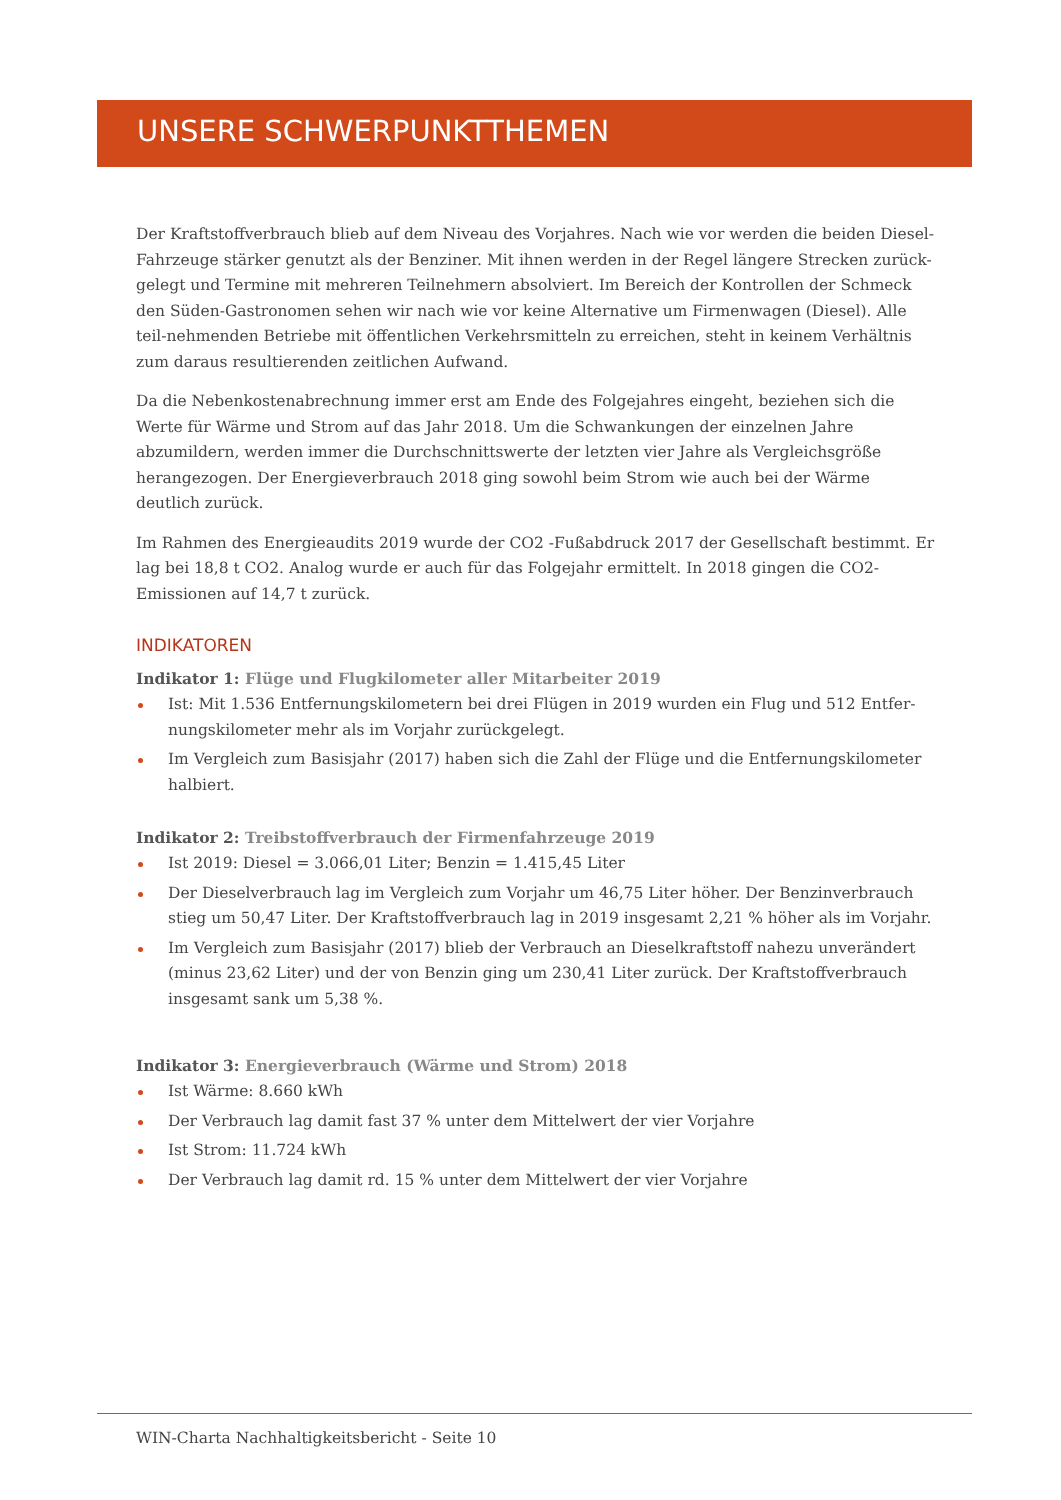UNSERE SCHWERPUNKTTHEMEN
Der Kraftstoffverbrauch blieb auf dem Niveau des Vorjahres. Nach wie vor werden die beiden Diesel-Fahrzeuge stärker genutzt als der Benziner. Mit ihnen werden in der Regel längere Strecken zurück-gelegt und Termine mit mehreren Teilnehmern absolviert. Im Bereich der Kontrollen der Schmeck den Süden-Gastronomen sehen wir nach wie vor keine Alternative um Firmenwagen (Diesel). Alle teil-nehmenden Betriebe mit öffentlichen Verkehrsmitteln zu erreichen, steht in keinem Verhältnis zum daraus resultierenden zeitlichen Aufwand.
Da die Nebenkostenabrechnung immer erst am Ende des Folgejahres eingeht, beziehen sich die Werte für Wärme und Strom auf das Jahr 2018. Um die Schwankungen der einzelnen Jahre abzumildern, werden immer die Durchschnittswerte der letzten vier Jahre als Vergleichsgröße herangezogen. Der Energieverbrauch 2018 ging sowohl beim Strom wie auch bei der Wärme deutlich zurück.
Im Rahmen des Energieaudits 2019 wurde der CO2 -Fußabdruck 2017 der Gesellschaft bestimmt. Er lag bei 18,8 t CO2. Analog wurde er auch für das Folgejahr ermittelt. In 2018 gingen die CO2-Emissionen auf 14,7 t zurück.
INDIKATOREN
Indikator 1: Flüge und Flugkilometer aller Mitarbeiter 2019
Ist: Mit 1.536 Entfernungskilometern bei drei Flügen in 2019 wurden ein Flug und 512 Entfer-nungskilometer mehr als im Vorjahr zurückgelegt.
Im Vergleich zum Basisjahr (2017) haben sich die Zahl der Flüge und die Entfernungskilometer halbiert.
Indikator 2: Treibstoffverbrauch der Firmenfahrzeuge 2019
Ist 2019: Diesel = 3.066,01 Liter; Benzin = 1.415,45 Liter
Der Dieselverbrauch lag im Vergleich zum Vorjahr um 46,75 Liter höher. Der Benzinverbrauch stieg um 50,47 Liter. Der Kraftstoffverbrauch lag in 2019 insgesamt 2,21 % höher als im Vorjahr.
Im Vergleich zum Basisjahr (2017) blieb der Verbrauch an Dieselkraftstoff nahezu unverändert (minus 23,62 Liter) und der von Benzin ging um 230,41 Liter zurück. Der Kraftstoffverbrauch insgesamt sank um 5,38 %.
Indikator 3: Energieverbrauch (Wärme und Strom) 2018
Ist Wärme: 8.660 kWh
Der Verbrauch lag damit fast 37 % unter dem Mittelwert der vier Vorjahre
Ist Strom: 11.724 kWh
Der Verbrauch lag damit rd. 15 % unter dem Mittelwert der vier Vorjahre
WIN-Charta Nachhaltigkeitsbericht - Seite 10